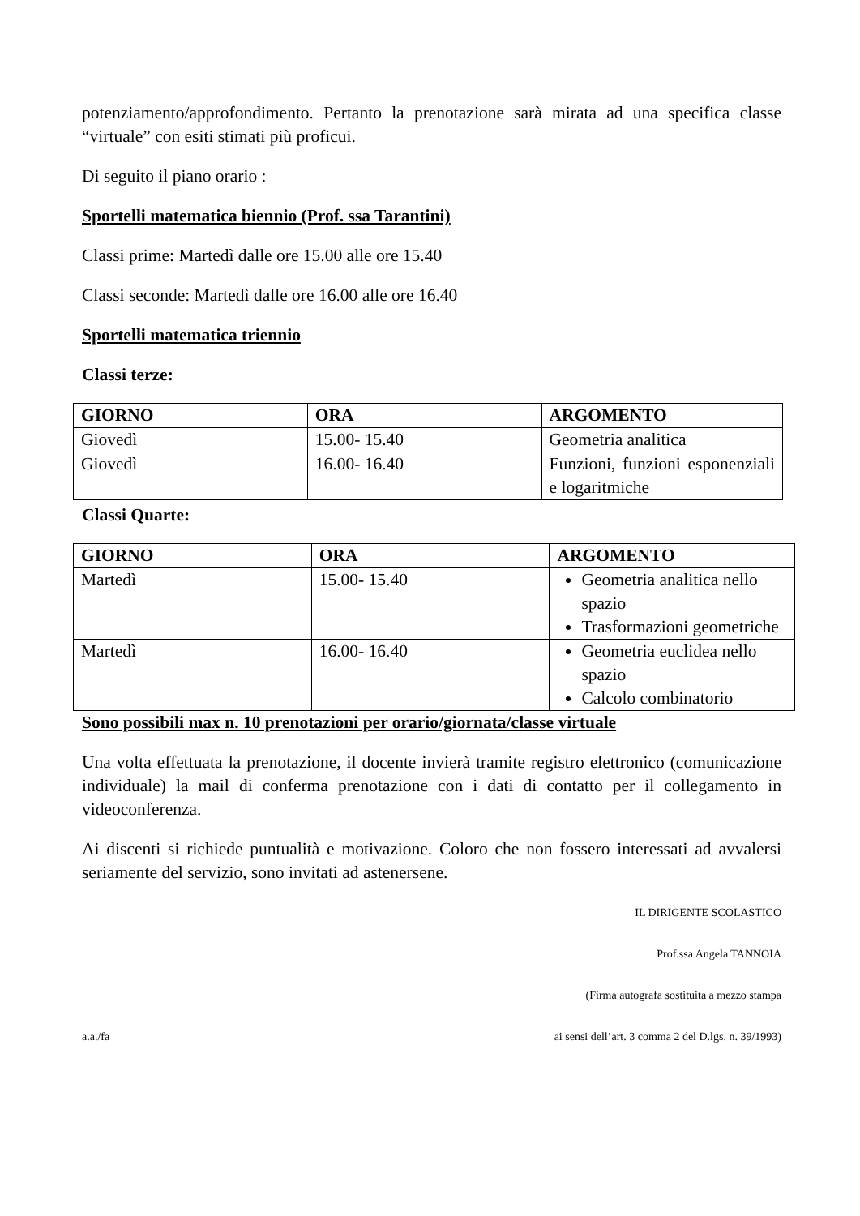potenziamento/approfondimento. Pertanto la prenotazione sarà mirata ad una specifica classe “virtuale” con esiti stimati più proficui.
Di seguito il piano orario :
Sportelli matematica biennio (Prof. ssa Tarantini)
Classi prime: Martedì dalle ore 15.00 alle ore 15.40
Classi seconde: Martedì dalle ore 16.00 alle ore 16.40
Sportelli matematica triennio
Classi terze:
| GIORNO | ORA | ARGOMENTO |
| --- | --- | --- |
| Giovedì | 15.00- 15.40 | Geometria analitica |
| Giovedì | 16.00- 16.40 | Funzioni, funzioni esponenziali e logaritmiche |
Classi Quarte:
| GIORNO | ORA | ARGOMENTO |
| --- | --- | --- |
| Martedì | 15.00- 15.40 | Geometria analitica nello spazio Trasformazioni geometriche |
| Martedì | 16.00- 16.40 | Geometria euclidea nello spazio Calcolo combinatorio |
Sono possibili max n. 10 prenotazioni per orario/giornata/classe virtuale
Una volta effettuata la prenotazione, il docente invierà tramite registro elettronico (comunicazione individuale) la mail di conferma prenotazione con i dati di contatto per il collegamento in videoconferenza.
Ai discenti si richiede puntualità e motivazione. Coloro che non fossero interessati ad avvalersi seriamente del servizio, sono invitati ad astenersene.
IL DIRIGENTE SCOLASTICO
Prof.ssa Angela TANNOIA
(Firma autografa sostituita a mezzo stampa
a.a./fa ai sensi dell’art. 3 comma 2 del D.lgs. n. 39/1993)